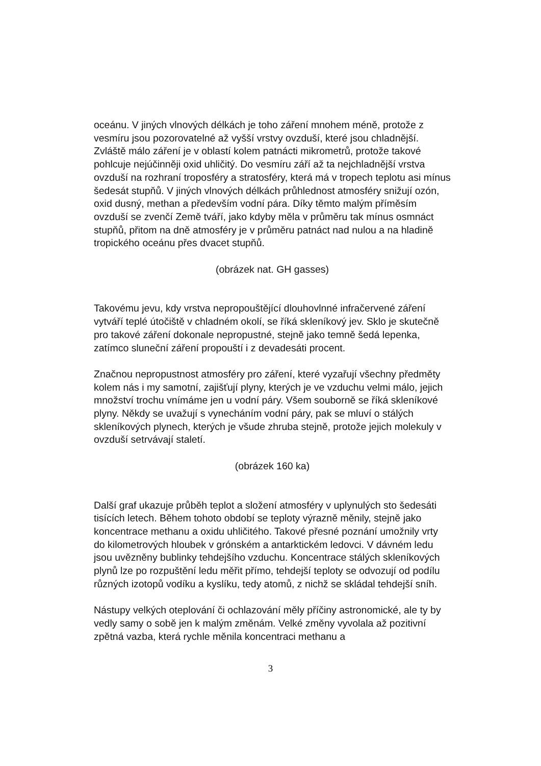oceánu. V jiných vlnových délkách je toho záření mnohem méně, protože z vesmíru jsou pozorovatelné až vyšší vrstvy ovzduší, které jsou chladnější. Zvláště málo záření je v oblastí kolem patnácti mikrometrů, protože takové pohlcuje nejúčinněji oxid uhličitý. Do vesmíru září až ta nejchladnější vrstva ovzduší na rozhraní troposféry a stratosféry, která má v tropech teplotu asi mínus šedesát stupňů. V jiných vlnových délkách průhlednost atmosféry snižují ozón, oxid dusný, methan a především vodní pára. Díky těmto malým příměsím ovzduší se zvenčí Země tváří, jako kdyby měla v průměru tak mínus osmnáct stupňů, přitom na dně atmosféry je v průměru patnáct nad nulou a na hladině tropického oceánu přes dvacet stupňů.
(obrázek nat. GH gasses)
Takovému jevu, kdy vrstva nepropouštějící dlouhovlnné infračervené záření vytváří teplé útočiště v chladném okolí, se říká skleníkový jev. Sklo je skutečně pro takové záření dokonale nepropustné, stejně jako temně šedá lepenka, zatímco sluneční záření propouští i z devadesáti procent.
Značnou nepropustnost atmosféry pro záření, které vyzařují všechny předměty kolem nás i my samotní, zajišťují plyny, kterých je ve vzduchu velmi málo, jejich množství trochu vnímáme jen u vodní páry. Všem souborně se říká skleníkové plyny. Někdy se uvažují s vynecháním vodní páry, pak se mluví o stálých skleníkových plynech, kterých je všude zhruba stejně, protože jejich molekuly v ovzduší setrvávají staletí.
(obrázek 160 ka)
Další graf ukazuje průběh teplot a složení atmosféry v uplynulých sto šedesáti tisících letech. Během tohoto období se teploty výrazně měnily, stejně jako koncentrace methanu a oxidu uhličitého. Takové přesné poznání umožnily vrty do kilometrových hloubek v grónském a antarktickém ledovci. V dávném ledu jsou uvězněny bublinky tehdejšího vzduchu. Koncentrace stálých skleníkových plynů lze po rozpuštění ledu měřit přímo, tehdejší teploty se odvozují od podílu různých izotopů vodíku a kyslíku, tedy atomů, z nichž se skládal tehdejší sníh.
Nástupy velkých oteplování či ochlazování měly příčiny astronomické, ale ty by vedly samy o sobě jen k malým změnám. Velké změny vyvolala až pozitivní zpětná vazba, která rychle měnila koncentraci methanu a
3